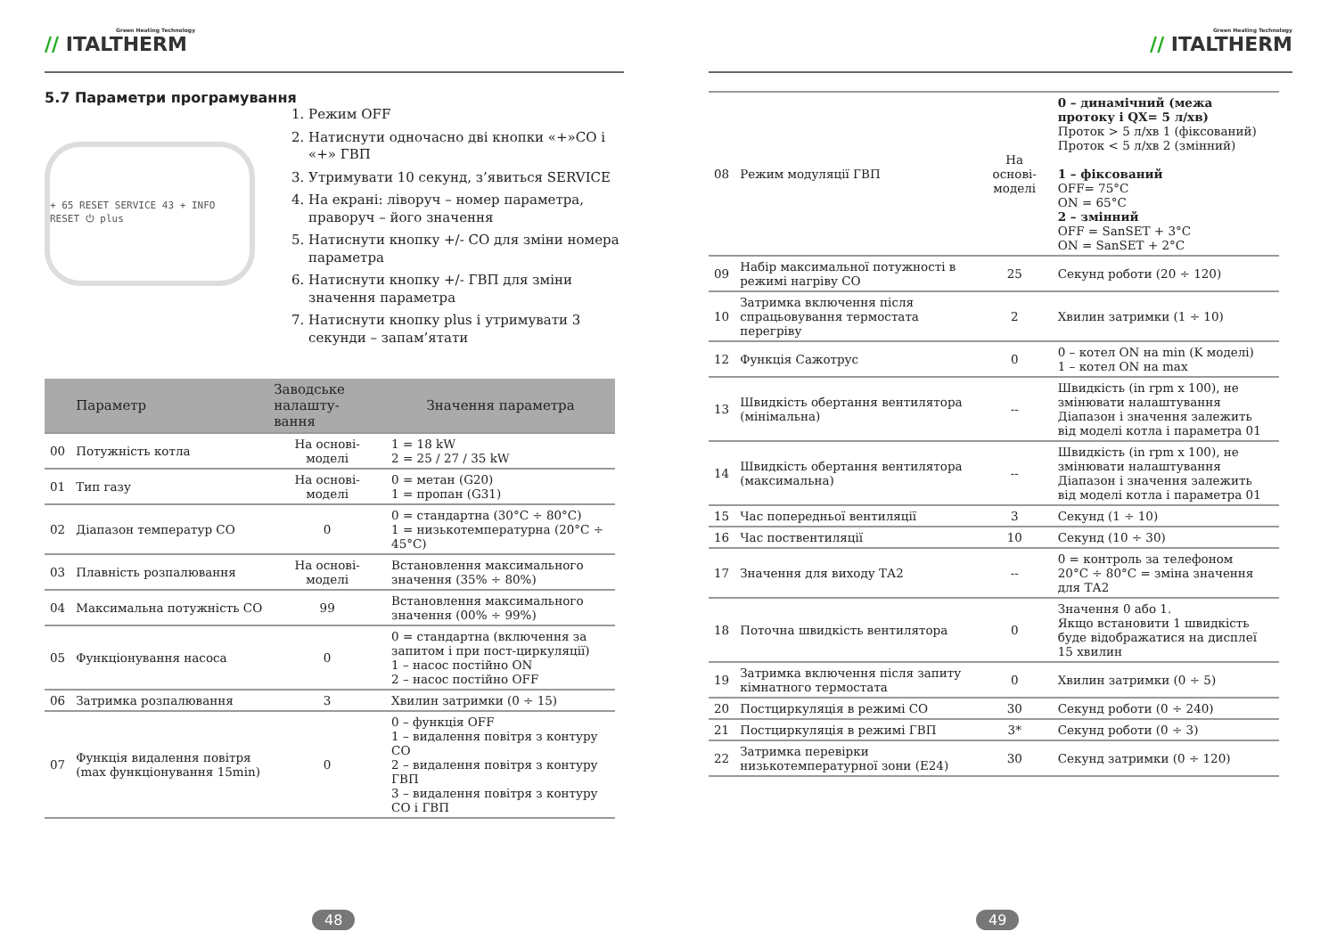Green Heating Technology
// ITALTHERM
5.7 Параметри програмування
+ 65 RESET SERVICE 43 + INFO RESET ⏻ plus
1. Режим OFF
2. Натиснути одночасно дві кнопки «+»СО і «+» ГВП
3. Утримувати 10 секунд, з’явиться SERVICE
4. На екрані: ліворуч – номер параметра, праворуч – його значення
5. Натиснути кнопку +/- СО для зміни номера параметра
6. Натиснути кнопку +/- ГВП для зміни значення параметра
7. Натиснути кнопку plus і утримувати 3 секунди – запам’ятати
| | Параметр | Заводське налашту-вання | Значення параметра |
| --- | --- | --- | --- |
| 00 | Потужність котла | На основі-моделі | 1 = 18 kW 2 = 25 / 27 / 35 kW |
| 01 | Тип газу | На основі-моделі | 0 = метан (G20) 1 = пропан (G31) |
| 02 | Діапазон температур СО | 0 | 0 = стандартна (30°C ÷ 80°C) 1 = низькотемпературна (20°C ÷ 45°C) |
| 03 | Плавність розпалювання | На основі-моделі | Встановлення максимального значення (35% ÷ 80%) |
| 04 | Максимальна потужність СО | 99 | Встановлення максимального значення (00% ÷ 99%) |
| 05 | Функціонування насоса | 0 | 0 = стандартна (включення за запитом і при пост-циркуляції) 1 – насос постійно ON 2 – насос постійно OFF |
| 06 | Затримка розпалювання | 3 | Хвилин затримки (0 ÷ 15) |
| 07 | Функція видалення повітря (max функціонування 15min) | 0 | 0 – функція OFF 1 – видалення повітря з контуру СО 2 – видалення повітря з контуру ГВП 3 – видалення повітря з контуру СО і ГВП |
48
Green Heating Technology
// ITALTHERM
| 08 | Режим модуляції ГВП | На основі-моделі | 0 – динамічний (межа протоку і QX= 5 л/хв) Проток > 5 л/хв 1 (фіксований) Проток < 5 л/хв 2 (змінний) 1 – фіксований OFF= 75°C ON = 65°C 2 – змінний OFF = SanSET + 3°C ON = SanSET + 2°C |
| 09 | Набір максимальної потужності в режимі нагріву СО | 25 | Секунд роботи (20 ÷ 120) |
| 10 | Затримка включення після спрацьовування термостата перегріву | 2 | Хвилин затримки (1 ÷ 10) |
| 12 | Функція Сажотрус | 0 | 0 – котел ON на min (K моделі) 1 – котел ON на max |
| 13 | Швидкість обертання вентилятора (мінімальна) | -- | Швидкість (in rpm x 100), не змінювати налаштування Діапазон і значення залежить від моделі котла і параметра 01 |
| 14 | Швидкість обертання вентилятора (максимальна) | -- | Швидкість (in rpm x 100), не змінювати налаштування Діапазон і значення залежить від моделі котла і параметра 01 |
| 15 | Час попередньої вентиляції | 3 | Секунд (1 ÷ 10) |
| 16 | Час поствентиляції | 10 | Секунд (10 ÷ 30) |
| 17 | Значення для виходу ТА2 | -- | 0 = контроль за телефоном 20°C ÷ 80°C = зміна значення для ТА2 |
| 18 | Поточна швидкість вентилятора | 0 | Значення 0 або 1. Якщо встановити 1 швидкість буде відображатися на дисплеї 15 хвилин |
| 19 | Затримка включення після запиту кімнатного термостата | 0 | Хвилин затримки (0 ÷ 5) |
| 20 | Постциркуляція в режимі СО | 30 | Секунд роботи (0 ÷ 240) |
| 21 | Постциркуляція в режимі ГВП | 3* | Секунд роботи (0 ÷ 3) |
| 22 | Затримка перевірки низькотемпературної зони (E24) | 30 | Секунд затримки (0 ÷ 120) |
49